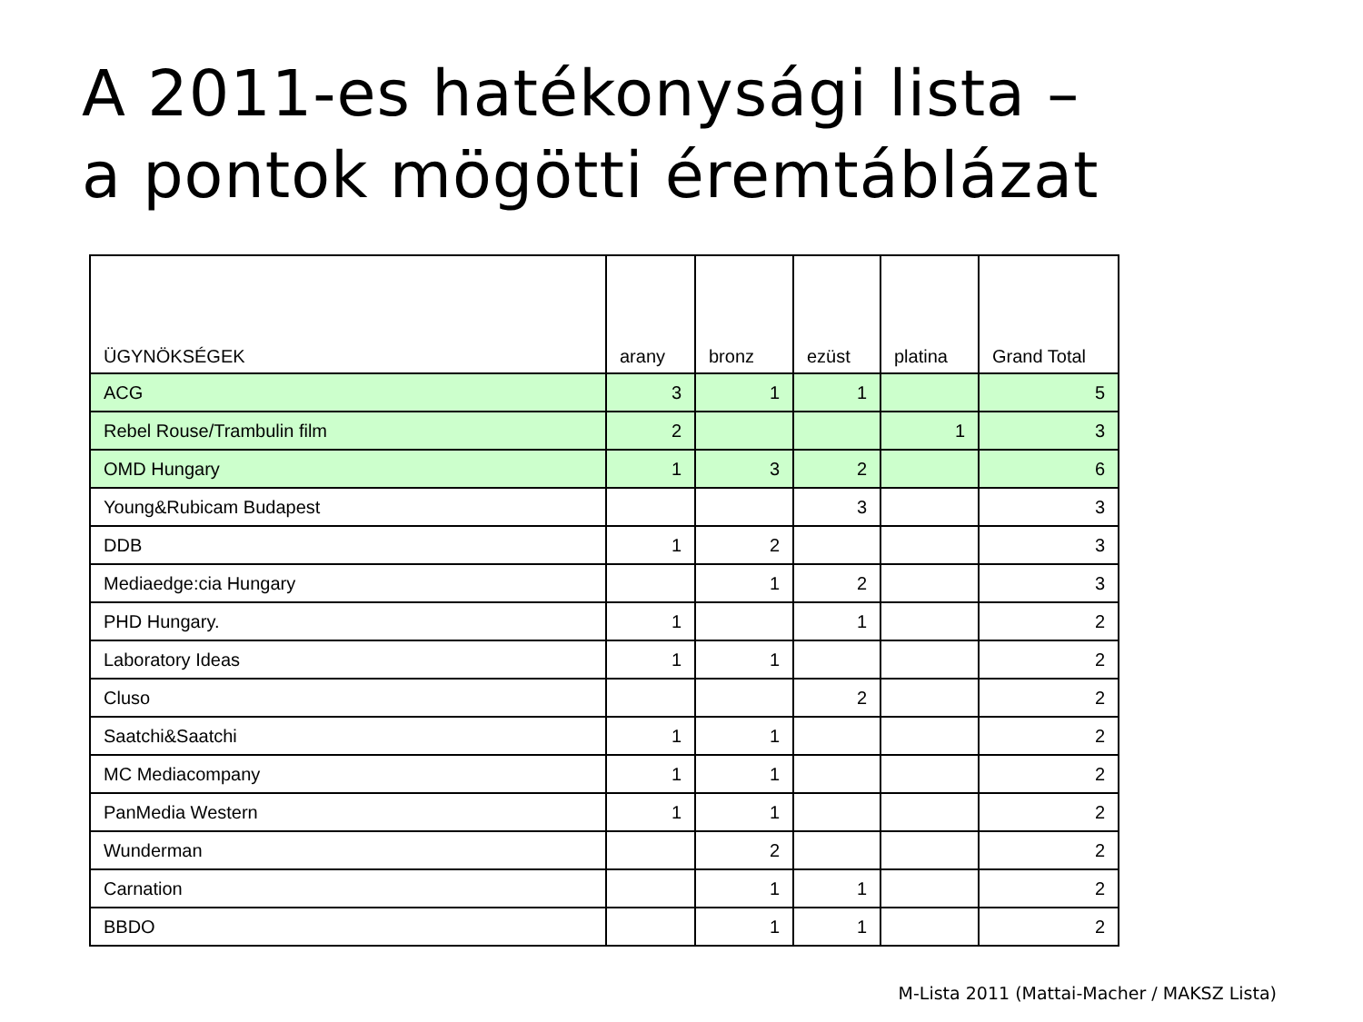A 2011-es hatékonysági lista –
a pontok mögötti éremtáblázat
| ÜGYNÖKSÉGEK | arany | bronz | ezüst | platina | Grand Total |
| --- | --- | --- | --- | --- | --- |
| ACG | 3 | 1 | 1 | | 5 |
| Rebel Rouse/Trambulin film | 2 | | | 1 | 3 |
| OMD Hungary | 1 | 3 | 2 | | 6 |
| Young&Rubicam Budapest | | | 3 | | 3 |
| DDB | 1 | 2 | | | 3 |
| Mediaedge:cia Hungary | | 1 | 2 | | 3 |
| PHD Hungary. | 1 | | 1 | | 2 |
| Laboratory Ideas | 1 | 1 | | | 2 |
| Cluso | | | 2 | | 2 |
| Saatchi&Saatchi | 1 | 1 | | | 2 |
| MC Mediacompany | 1 | 1 | | | 2 |
| PanMedia Western | 1 | 1 | | | 2 |
| Wunderman | | 2 | | | 2 |
| Carnation | | 1 | 1 | | 2 |
| BBDO | | 1 | 1 | | 2 |
M-Lista 2011 (Mattai-Macher / MAKSZ Lista)